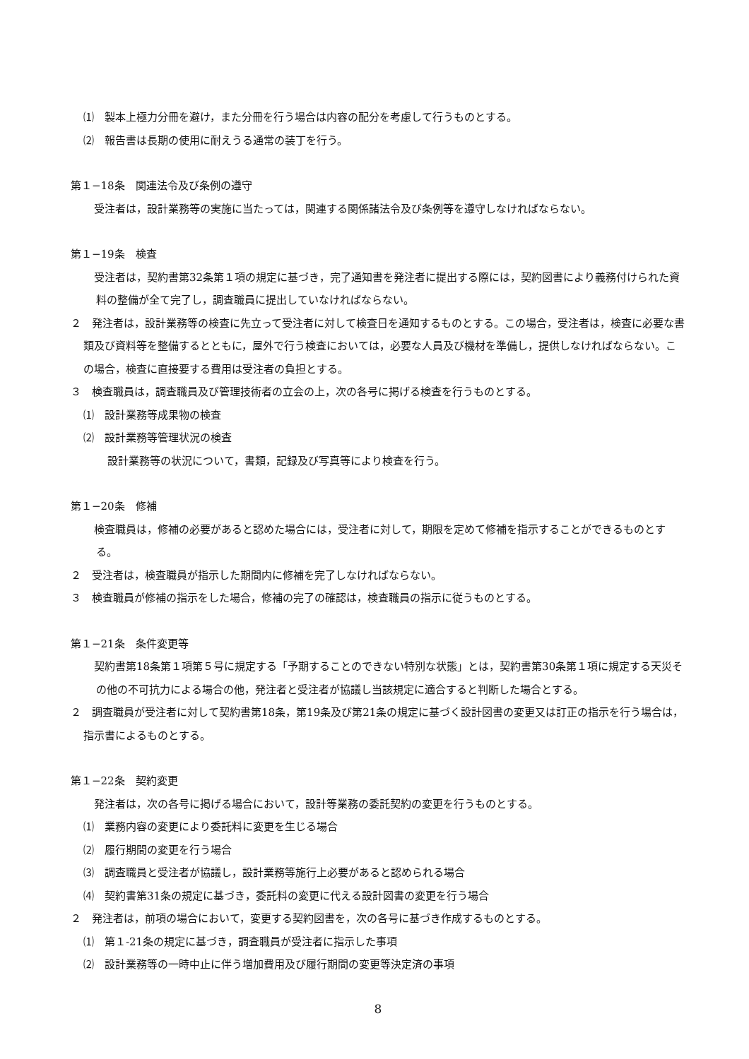⑴　製本上極力分冊を避け，また分冊を行う場合は内容の配分を考慮して行うものとする。
⑵　報告書は長期の使用に耐えうる通常の装丁を行う。
第１−18条　関連法令及び条例の遵守
　受注者は，設計業務等の実施に当たっては，関連する関係諸法令及び条例等を遵守しなければならない。
第１−19条　検査
　受注者は，契約書第32条第１項の規定に基づき，完了通知書を発注者に提出する際には，契約図書により義務付けられた資料の整備が全て完了し，調査職員に提出していなければならない。
２　発注者は，設計業務等の検査に先立って受注者に対して検査日を通知するものとする。この場合，受注者は，検査に必要な書類及び資料等を整備するとともに，屋外で行う検査においては，必要な人員及び機材を準備し，提供しなければならない。この場合，検査に直接要する費用は受注者の負担とする。
３　検査職員は，調査職員及び管理技術者の立会の上，次の各号に掲げる検査を行うものとする。
⑴　設計業務等成果物の検査
⑵　設計業務等管理状況の検査
設計業務等の状況について，書類，記録及び写真等により検査を行う。
第１−20条　修補
　検査職員は，修補の必要があると認めた場合には，受注者に対して，期限を定めて修補を指示することができるものとする。
２　受注者は，検査職員が指示した期間内に修補を完了しなければならない。
３　検査職員が修補の指示をした場合，修補の完了の確認は，検査職員の指示に従うものとする。
第１−21条　条件変更等
　契約書第18条第１項第５号に規定する「予期することのできない特別な状態」とは，契約書第30条第１項に規定する天災その他の不可抗力による場合の他，発注者と受注者が協議し当該規定に適合すると判断した場合とする。
２　調査職員が受注者に対して契約書第18条，第19条及び第21条の規定に基づく設計図書の変更又は訂正の指示を行う場合は，指示書によるものとする。
第１−22条　契約変更
　発注者は，次の各号に掲げる場合において，設計等業務の委託契約の変更を行うものとする。
⑴　業務内容の変更により委託料に変更を生じる場合
⑵　履行期間の変更を行う場合
⑶　調査職員と受注者が協議し，設計業務等施行上必要があると認められる場合
⑷　契約書第31条の規定に基づき，委託料の変更に代える設計図書の変更を行う場合
２　発注者は，前項の場合において，変更する契約図書を，次の各号に基づき作成するものとする。
⑴　第１-21条の規定に基づき，調査職員が受注者に指示した事項
⑵　設計業務等の一時中止に伴う増加費用及び履行期間の変更等決定済の事項
8